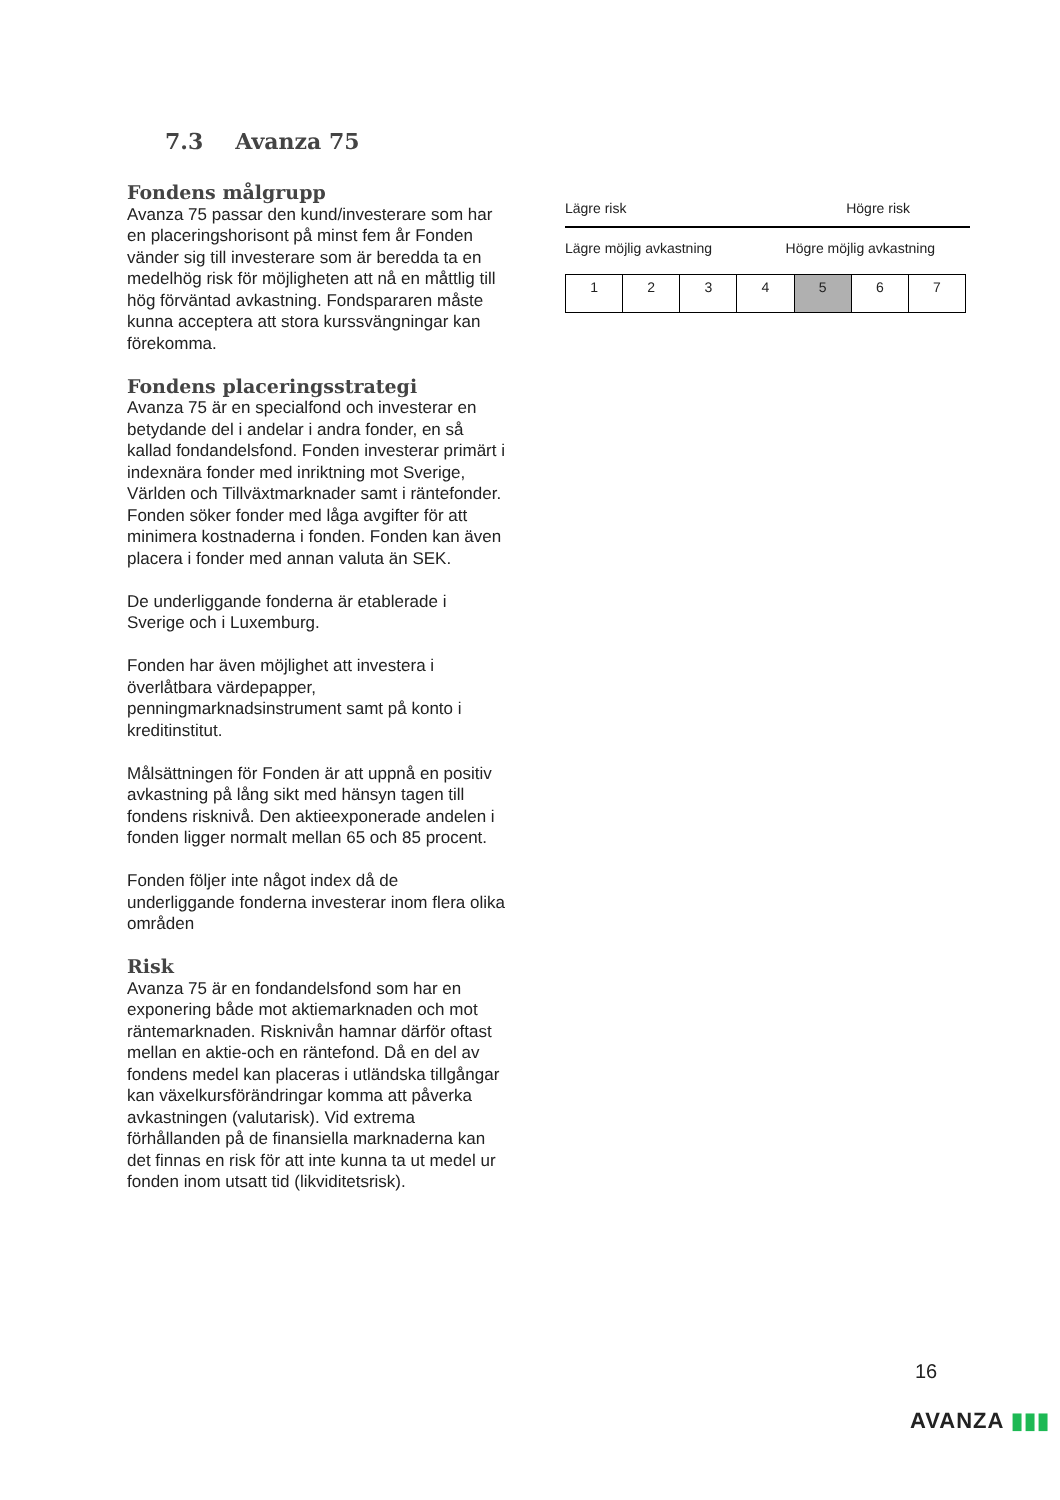7.3 Avanza 75
Fondens målgrupp
Avanza 75 passar den kund/investerare som har en placeringshorisont på minst fem år Fonden vänder sig till investerare som är beredda ta en medelhög risk för möjligheten att nå en måttlig till hög förväntad avkastning. Fondspararen måste kunna acceptera att stora kurssvängningar kan förekomma.
Fondens placeringsstrategi
Avanza 75 är en specialfond och investerar en betydande del i andelar i andra fonder, en så kallad fondandelsfond. Fonden investerar primärt i indexnära fonder med inriktning mot Sverige, Världen och Tillväxtmarknader samt i räntefonder. Fonden söker fonder med låga avgifter för att minimera kostnaderna i fonden. Fonden kan även placera i fonder med annan valuta än SEK.
De underliggande fonderna är etablerade i Sverige och i Luxemburg.
Fonden har även möjlighet att investera i överlåtbara värdepapper, penningmarknadsinstrument samt på konto i kreditinstitut.
Målsättningen för Fonden är att uppnå en positiv avkastning på lång sikt med hänsyn tagen till fondens risknivå. Den aktieexponerade andelen i fonden ligger normalt mellan 65 och 85 procent.
Fonden följer inte något index då de underliggande fonderna investerar inom flera olika områden
Risk
Avanza 75 är en fondandelsfond som har en exponering både mot aktiemarknaden och mot räntemarknaden. Risknivån hamnar därför oftast mellan en aktie-och en räntefond. Då en del av fondens medel kan placeras i utländska tillgångar kan växelkursförändringar komma att påverka avkastningen (valutarisk). Vid extrema förhållanden på de finansiella marknaderna kan det finnas en risk för att inte kunna ta ut medel ur fonden inom utsatt tid (likviditetsrisk).
Lägre risk Högre risk
Lägre möjlig avkastning Högre möjlig avkastning
| 1 | 2 | 3 | 4 | 5 | 6 | 7 |
16
AVANZA ▮▮▮